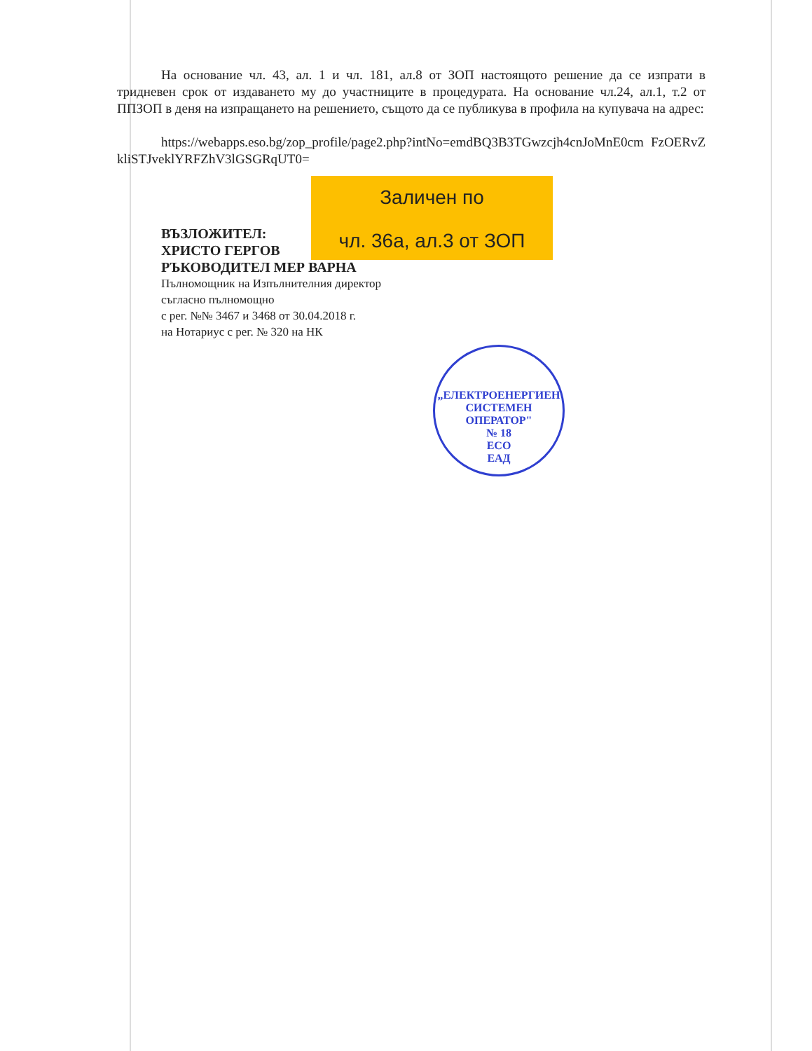На основание чл. 43, ал. 1 и чл. 181, ал.8 от ЗОП настоящото решение да се изпрати в тридневен срок от издаването му до участниците в процедурата. На основание чл.24, ал.1, т.2 от ППЗОП в деня на изпращането на решението, същото да се публикува в профила на купувача на адрес:
https://webapps.eso.bg/zop_profile/page2.php?intNo=emdBQ3B3TGwzcjh4cnJoMnE0cm FzOERvZkliSTJveklYRFZhV3lGSGRqUT0=
Заличен по
чл. 36а, ал.3 от ЗОП
ВЪЗЛОЖИТЕЛ:
ХРИСТО ГЕРГОВ
РЪКОВОДИТЕЛ МЕР ВАРНА
Пълномощник на Изпълнителния директор
съгласно пълномощно
с рег. №№ 3467 и 3468 от 30.04.2018 г.
на Нотариус с рег. № 320 на НК
„ЕЛЕКТРОЕНЕРГИЕН СИСТЕМЕН ОПЕРАТОР"
№ 18
ЕСО
ЕАД